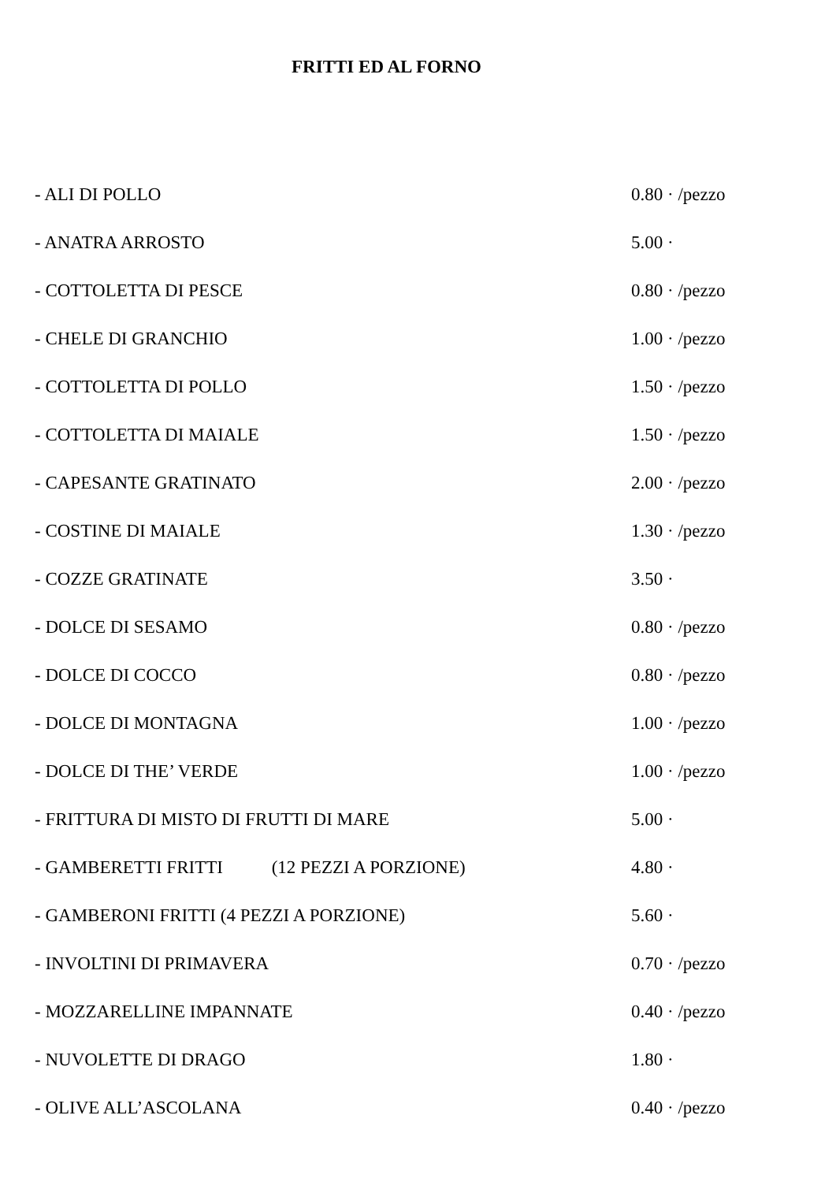FRITTI ED AL FORNO
| - ALI DI POLLO | 0.80 · /pezzo |
| - ANATRA ARROSTO | 5.00 · |
| - COTTOLETTA DI PESCE | 0.80 · /pezzo |
| - CHELE DI GRANCHIO | 1.00 · /pezzo |
| - COTTOLETTA DI POLLO | 1.50 · /pezzo |
| - COTTOLETTA DI MAIALE | 1.50 · /pezzo |
| - CAPESANTE GRATINATO | 2.00 · /pezzo |
| - COSTINE DI MAIALE | 1.30 · /pezzo |
| - COZZE GRATINATE | 3.50 · |
| - DOLCE DI SESAMO | 0.80 · /pezzo |
| - DOLCE DI COCCO | 0.80 · /pezzo |
| - DOLCE DI MONTAGNA | 1.00 · /pezzo |
| - DOLCE DI THE’ VERDE | 1.00 · /pezzo |
| - FRITTURA DI MISTO DI FRUTTI DI MARE | 5.00 · |
| - GAMBERETTI FRITTI (12 PEZZI A PORZIONE) | 4.80 · |
| - GAMBERONI FRITTI (4 PEZZI A PORZIONE) | 5.60 · |
| - INVOLTINI DI PRIMAVERA | 0.70 · /pezzo |
| - MOZZARELLINE IMPANNATE | 0.40 · /pezzo |
| - NUVOLETTE DI DRAGO | 1.80 · |
| - OLIVE ALL’ASCOLANA | 0.40 · /pezzo |